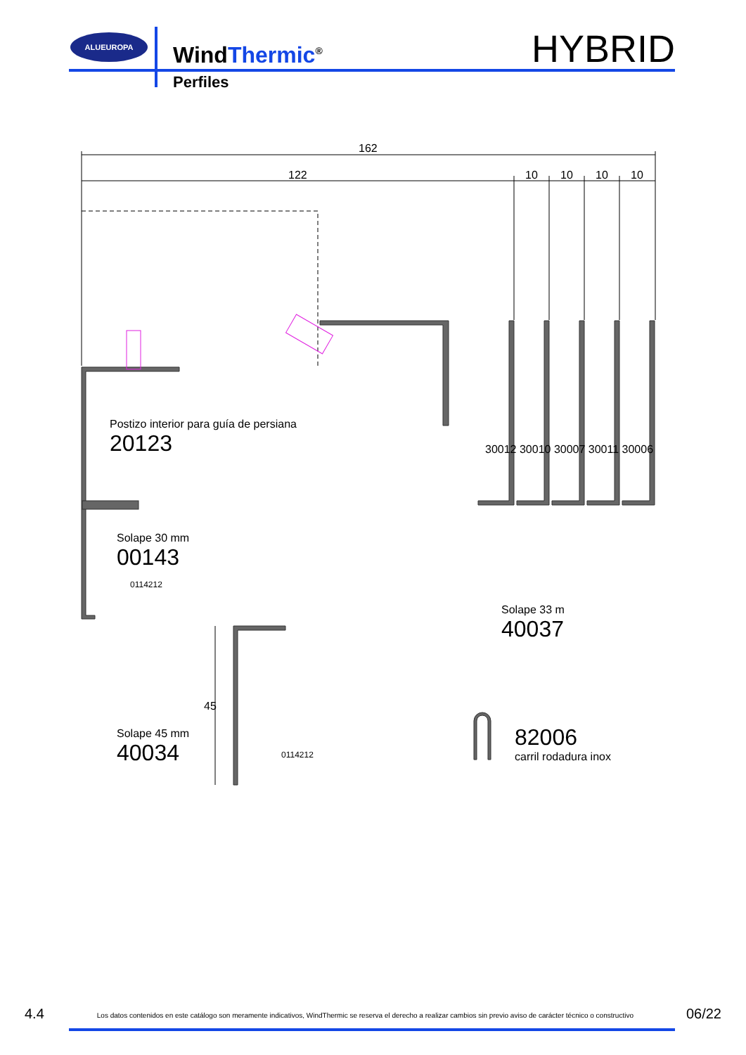ALUEUROPA
WindThermic<sup>®</sup>
Perfiles
HYBRID
162
122 10 10 10 10
Postizo interior para guía de persiana
20123
30012 30010 30007 30011 30006
Solape 30 mm
00143
0114212
Solape 33 m
40037
45
Solape 45 mm
40034
0114212
82006
carril rodadura inox
4.4 Los datos contenidos en este catálogo son meramente indicativos, WindThermic se reserva el derecho a realizar cambios sin previo aviso de carácter técnico o constructivo 06/22